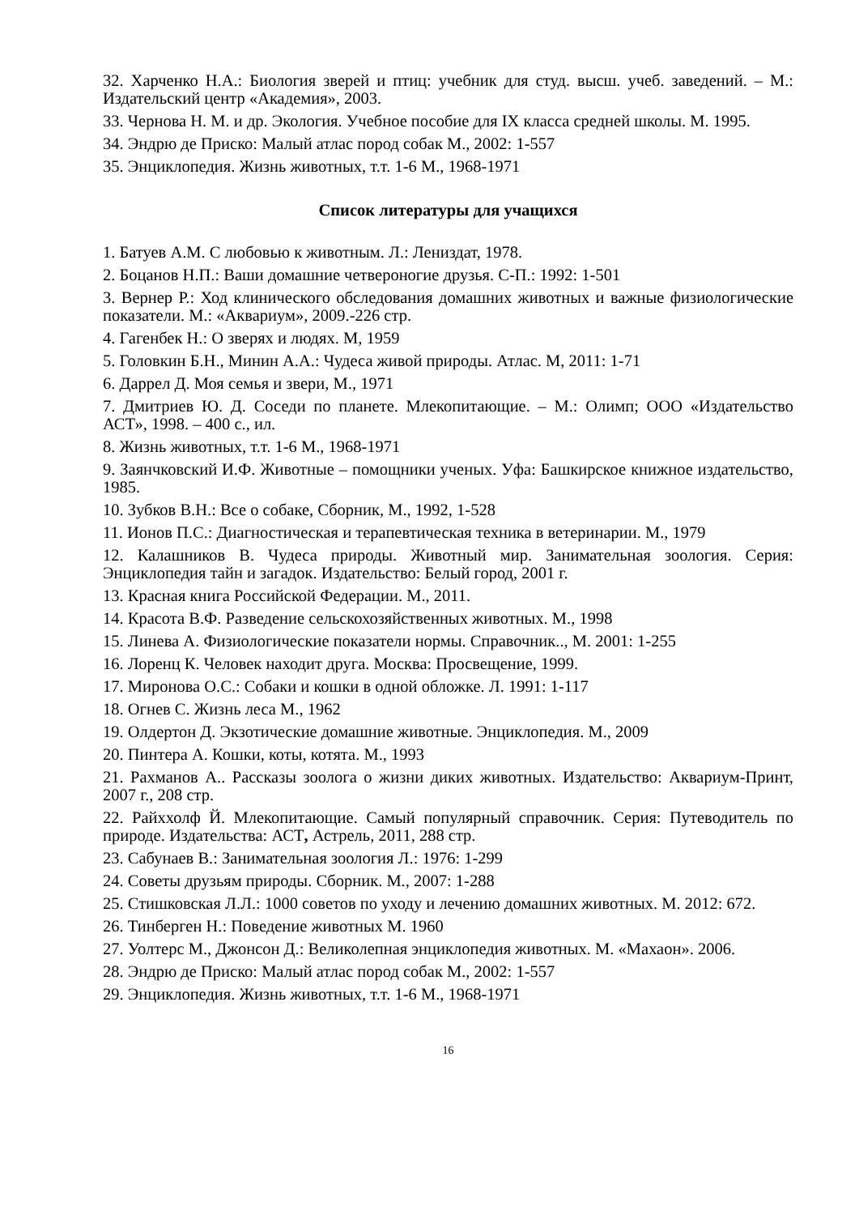32. Харченко Н.А.: Биология зверей и птиц: учебник для студ. высш. учеб. заведений. – М.: Издательский центр «Академия», 2003.
33. Чернова Н. М. и др. Экология. Учебное пособие для IX класса средней школы. М. 1995.
34. Эндрю де Приско: Малый атлас пород собак М., 2002: 1-557
35. Энциклопедия. Жизнь животных, т.т. 1-6 М., 1968-1971
Список литературы для учащихся
1. Батуев А.М. С любовью к животным. Л.: Лениздат, 1978.
2. Боцанов Н.П.: Ваши домашние четвероногие друзья. С-П.: 1992: 1-501
3. Вернер Р.: Ход клинического обследования домашних животных и важные физиологические показатели. М.: «Аквариум», 2009.-226 стр.
4. Гагенбек Н.: О зверях и людях. М, 1959
5. Головкин Б.Н., Минин А.А.: Чудеса живой природы. Атлас. М, 2011: 1-71
6. Даррел Д. Моя семья и звери, М., 1971
7. Дмитриев Ю. Д. Соседи по планете. Млекопитающие. – М.: Олимп; ООО «Издательство АСТ», 1998. – 400 с., ил.
8. Жизнь животных, т.т. 1-6 М., 1968-1971
9. Заянчковский И.Ф. Животные – помощники ученых. Уфа: Башкирское книжное издательство, 1985.
10. Зубков В.Н.: Все о собаке, Сборник, М., 1992, 1-528
11. Ионов П.С.: Диагностическая и терапевтическая техника в ветеринарии. М., 1979
12. Калашников В. Чудеса природы. Животный мир. Занимательная зоология. Серия: Энциклопедия тайн и загадок. Издательство: Белый город, 2001 г.
13. Красная книга Российской Федерации. М., 2011.
14. Красота В.Ф. Разведение сельскохозяйственных животных. М., 1998
15. Линева А. Физиологические показатели нормы. Справочник.., М. 2001: 1-255
16. Лоренц К. Человек находит друга. Москва: Просвещение, 1999.
17. Миронова О.С.: Собаки и кошки в одной обложке. Л. 1991: 1-117
18. Огнев С. Жизнь леса М., 1962
19. Олдертон Д. Экзотические домашние животные. Энциклопедия. М., 2009
20. Пинтера А. Кошки, коты, котята. М., 1993
21. Рахманов А.. Рассказы зоолога о жизни диких животных. Издательство: Аквариум-Принт, 2007 г., 208 стр.
22. Райххолф Й. Млекопитающие. Самый популярный справочник. Серия: Путеводитель по природе. Издательства: АСТ, Астрель, 2011, 288 стр.
23. Сабунаев В.: Занимательная зоология Л.: 1976: 1-299
24. Советы друзьям природы. Сборник. М., 2007: 1-288
25. Стишковская Л.Л.: 1000 советов по уходу и лечению домашних животных. М. 2012: 672.
26. Тинберген Н.: Поведение животных М. 1960
27. Уолтерс М., Джонсон Д.: Великолепная энциклопедия животных. М. «Махаон». 2006.
28. Эндрю де Приско: Малый атлас пород собак М., 2002: 1-557
29. Энциклопедия. Жизнь животных, т.т. 1-6 М., 1968-1971
16